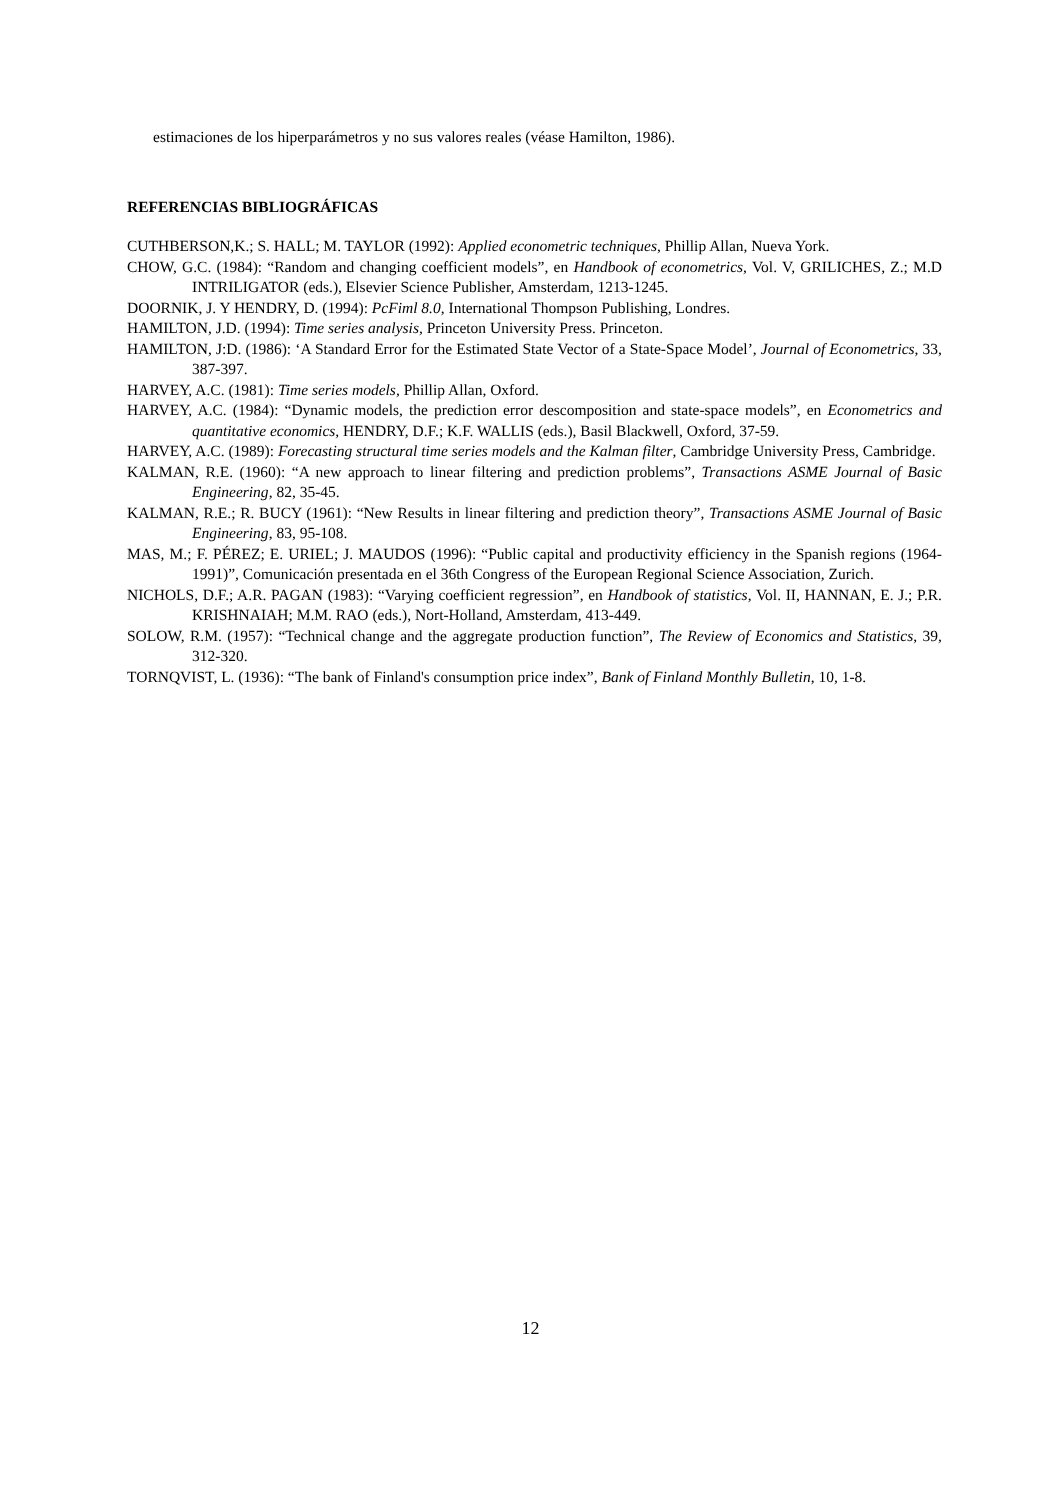estimaciones de los hiperparámetros y no sus valores reales (véase Hamilton, 1986).
REFERENCIAS BIBLIOGRÁFICAS
CUTHBERSON,K.; S. HALL; M. TAYLOR (1992): Applied econometric techniques, Phillip Allan, Nueva York.
CHOW, G.C. (1984): “Random and changing coefficient models”, en Handbook of econometrics, Vol. V, GRILICHES, Z.; M.D INTRILIGATOR (eds.), Elsevier Science Publisher, Amsterdam, 1213-1245.
DOORNIK, J. Y HENDRY, D. (1994): PcFiml 8.0, International Thompson Publishing, Londres.
HAMILTON, J.D. (1994): Time series analysis, Princeton University Press. Princeton.
HAMILTON, J:D. (1986): ‘A Standard Error for the Estimated State Vector of a State-Space Model’, Journal of Econometrics, 33, 387-397.
HARVEY, A.C. (1981): Time series models, Phillip Allan, Oxford.
HARVEY, A.C. (1984): “Dynamic models, the prediction error descomposition and state-space models”, en Econometrics and quantitative economics, HENDRY, D.F.; K.F. WALLIS (eds.), Basil Blackwell, Oxford, 37-59.
HARVEY, A.C. (1989): Forecasting structural time series models and the Kalman filter, Cambridge University Press, Cambridge.
KALMAN, R.E. (1960): “A new approach to linear filtering and prediction problems”, Transactions ASME Journal of Basic Engineering, 82, 35-45.
KALMAN, R.E.; R. BUCY (1961): “New Results in linear filtering and prediction theory”, Transactions ASME Journal of Basic Engineering, 83, 95-108.
MAS, M.; F. PÉREZ; E. URIEL; J. MAUDOS (1996): “Public capital and productivity efficiency in the Spanish regions (1964-1991)”, Comunicación presentada en el 36th Congress of the European Regional Science Association, Zurich.
NICHOLS, D.F.; A.R. PAGAN (1983): “Varying coefficient regression”, en Handbook of statistics, Vol. II, HANNAN, E. J.; P.R. KRISHNAIAH; M.M. RAO (eds.), Nort-Holland, Amsterdam, 413-449.
SOLOW, R.M. (1957): “Technical change and the aggregate production function”, The Review of Economics and Statistics, 39, 312-320.
TORNQVIST, L. (1936): “The bank of Finland's consumption price index”, Bank of Finland Monthly Bulletin, 10, 1-8.
12